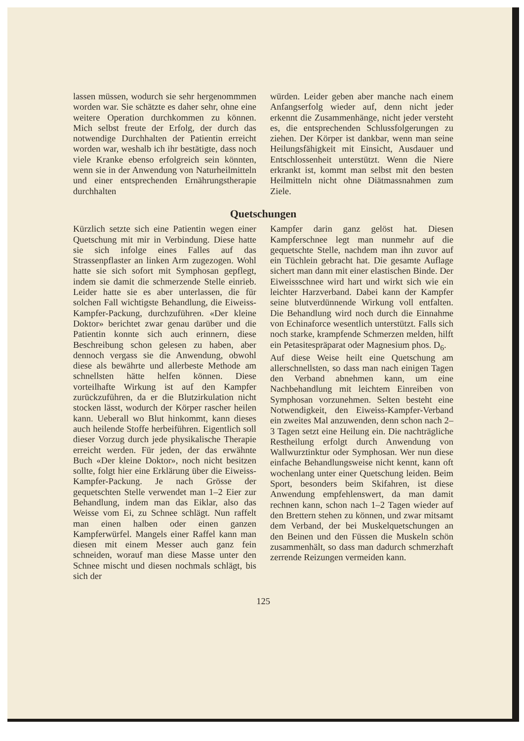lassen müssen, wodurch sie sehr hergenommmen worden war. Sie schätzte es daher sehr, ohne eine weitere Operation durchkommen zu können. Mich selbst freute der Erfolg, der durch das notwendige Durchhalten der Patientin erreicht worden war, weshalb ich ihr bestätigte, dass noch viele Kranke ebenso erfolgreich sein könnten, wenn sie in der Anwendung von Naturheilmitteln und einer entsprechenden Ernährungstherapie durchhalten
würden. Leider geben aber manche nach einem Anfangserfolg wieder auf, denn nicht jeder erkennt die Zusammenhänge, nicht jeder versteht es, die entsprechenden Schlussfolgerungen zu ziehen. Der Körper ist dankbar, wenn man seine Heilungsfähigkeit mit Einsicht, Ausdauer und Entschlossenheit unterstützt. Wenn die Niere erkrankt ist, kommt man selbst mit den besten Heilmitteln nicht ohne Diätmassnahmen zum Ziele.
Quetschungen
Kürzlich setzte sich eine Patientin wegen einer Quetschung mit mir in Verbindung. Diese hatte sie sich infolge eines Falles auf das Strassenpflaster an linken Arm zugezogen. Wohl hatte sie sich sofort mit Symphosan gepflegt, indem sie damit die schmerzende Stelle einrieb. Leider hatte sie es aber unterlassen, die für solchen Fall wichtigste Behandlung, die Eiweiss-Kampfer-Packung, durchzuführen. «Der kleine Doktor» berichtet zwar genau darüber und die Patientin konnte sich auch erinnern, diese Beschreibung schon gelesen zu haben, aber dennoch vergass sie die Anwendung, obwohl diese als bewährte und allerbeste Methode am schnellsten hätte helfen können. Diese vorteilhafte Wirkung ist auf den Kampfer zurückzuführen, da er die Blutzirkulation nicht stocken lässt, wodurch der Körper rascher heilen kann. Ueberall wo Blut hinkommt, kann dieses auch heilende Stoffe herbeiführen. Eigentlich soll dieser Vorzug durch jede physikalische Therapie erreicht werden. Für jeden, der das erwähnte Buch «Der kleine Doktor», noch nicht besitzen sollte, folgt hier eine Erklärung über die Eiweiss-Kampfer-Packung. Je nach Grösse der gequetschten Stelle verwendet man 1–2 Eier zur Behandlung, indem man das Eiklar, also das Weisse vom Ei, zu Schnee schlägt. Nun raffelt man einen halben oder einen ganzen Kampferwürfel. Mangels einer Raffel kann man diesen mit einem Messer auch ganz fein schneiden, worauf man diese Masse unter den Schnee mischt und diesen nochmals schlägt, bis sich der
Kampfer darin ganz gelöst hat. Diesen Kampferschnee legt man nunmehr auf die gequetschte Stelle, nachdem man ihn zuvor auf ein Tüchlein gebracht hat. Die gesamte Auflage sichert man dann mit einer elastischen Binde. Der Eiweissschnee wird hart und wirkt sich wie ein leichter Harzverband. Dabei kann der Kampfer seine blutverdünnende Wirkung voll entfalten. Die Behandlung wird noch durch die Einnahme von Echinaforce wesentlich unterstützt. Falls sich noch starke, krampfende Schmerzen melden, hilft ein Petasitespräparat oder Magnesium phos. D<sub>6</sub>.
Auf diese Weise heilt eine Quetschung am allerschnellsten, so dass man nach einigen Tagen den Verband abnehmen kann, um eine Nachbehandlung mit leichtem Einreiben von Symphosan vorzunehmen. Selten besteht eine Notwendigkeit, den Eiweiss-Kampfer-Verband ein zweites Mal anzuwenden, denn schon nach 2–3 Tagen setzt eine Heilung ein. Die nachträgliche Restheilung erfolgt durch Anwendung von Wallwurztinktur oder Symphosan. Wer nun diese einfache Behandlungsweise nicht kennt, kann oft wochenlang unter einer Quetschung leiden. Beim Sport, besonders beim Skifahren, ist diese Anwendung empfehlenswert, da man damit rechnen kann, schon nach 1–2 Tagen wieder auf den Brettern stehen zu können, und zwar mitsamt dem Verband, der bei Muskelquetschungen an den Beinen und den Füssen die Muskeln schön zusammenhält, so dass man dadurch schmerzhaft zerrende Reizungen vermeiden kann.
125